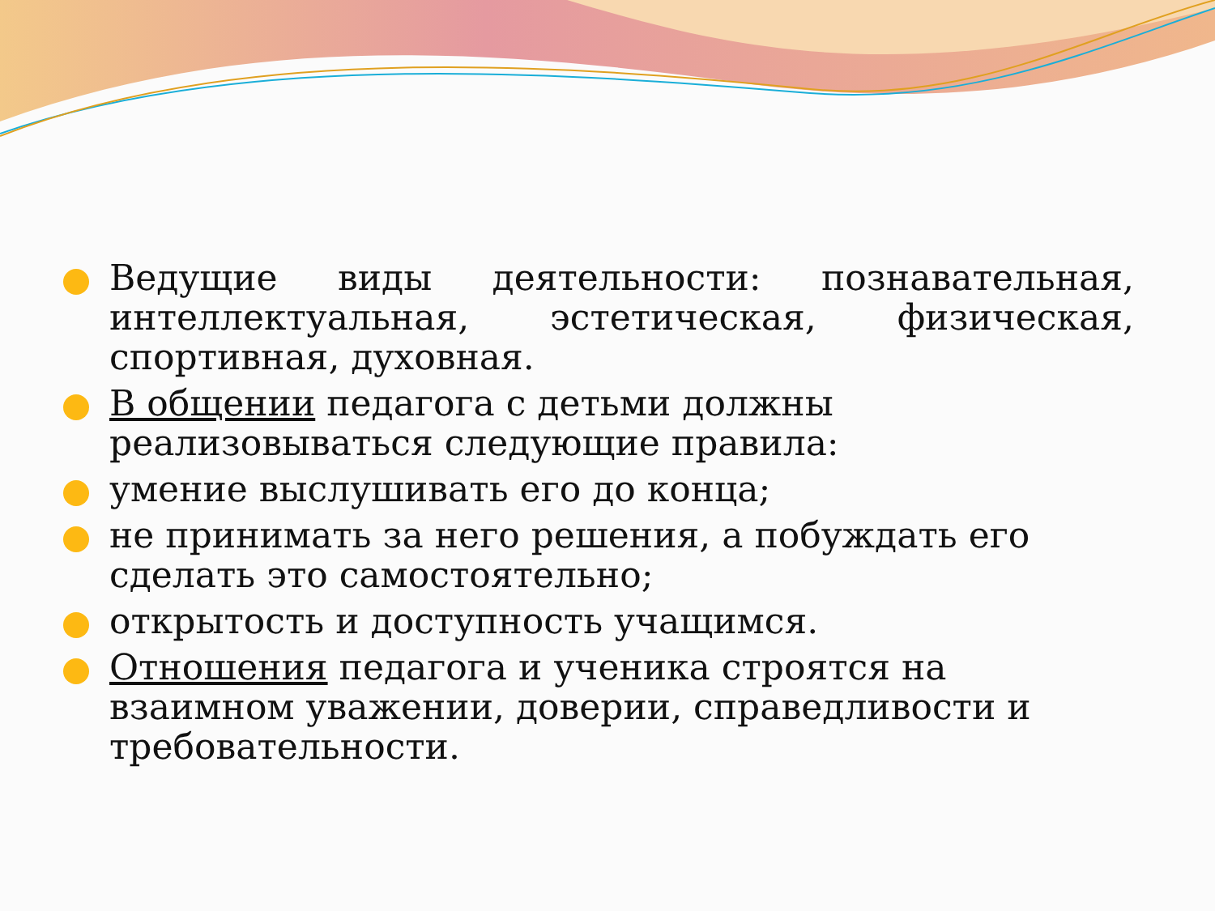Ведущие виды деятельности: познавательная, интеллектуальная, эстетическая, физическая, спортивная, духовная.
В общении педагога с детьми должны реализовываться следующие правила:
умение выслушивать его до конца;
не принимать за него решения, а побуждать его сделать это самостоятельно;
открытость и доступность учащимся.
Отношения педагога и ученика строятся на взаимном уважении, доверии, справедливости и требовательности.